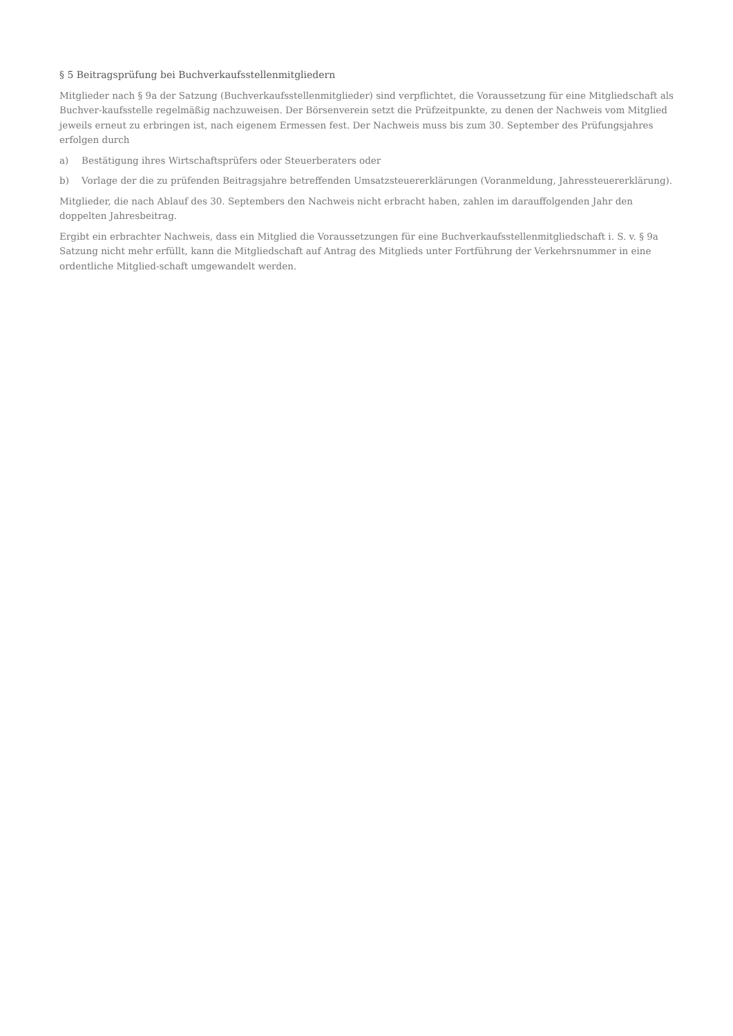§ 5 Beitragsprüfung bei Buchverkaufsstellenmitgliedern
Mitglieder nach § 9a der Satzung (Buchverkaufsstellenmitglieder) sind verpflichtet, die Voraussetzung für eine Mitgliedschaft als Buchver-kaufsstelle regelmäßig nachzuweisen. Der Börsenverein setzt die Prüfzeitpunkte, zu denen der Nachweis vom Mitglied jeweils erneut zu erbringen ist, nach eigenem Ermessen fest. Der Nachweis muss bis zum 30. September des Prüfungsjahres erfolgen durch
a) Bestätigung ihres Wirtschaftsprüfers oder Steuerberaters oder
b) Vorlage der die zu prüfenden Beitragsjahre betreffenden Umsatzsteuererklärungen (Voranmeldung, Jahressteuererklärung).
Mitglieder, die nach Ablauf des 30. Septembers den Nachweis nicht erbracht haben, zahlen im darauffolgenden Jahr den doppelten Jahresbeitrag.
Ergibt ein erbrachter Nachweis, dass ein Mitglied die Voraussetzungen für eine Buchverkaufsstellenmitgliedschaft i. S. v. § 9a Satzung nicht mehr erfüllt, kann die Mitgliedschaft auf Antrag des Mitglieds unter Fortführung der Verkehrsnummer in eine ordentliche Mitglied-schaft umgewandelt werden.